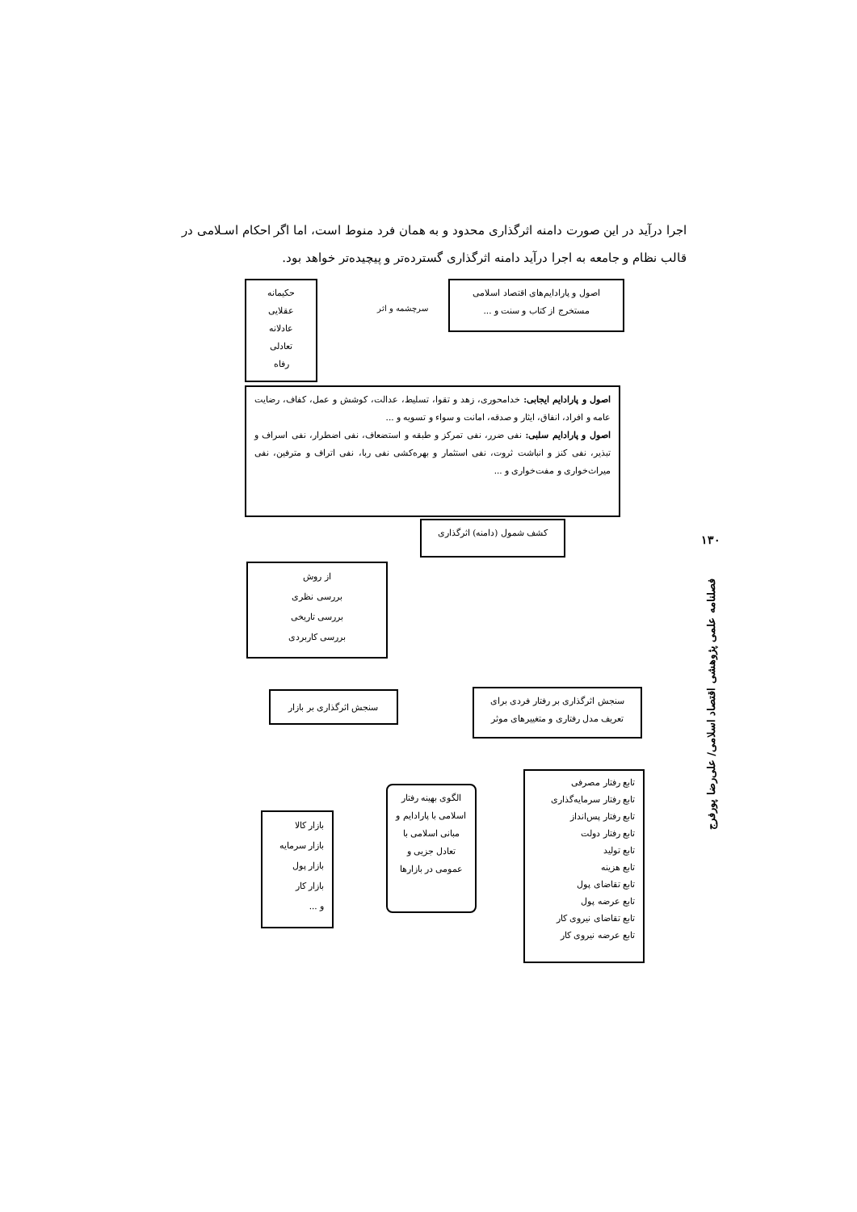اجرا درآید در این صورت دامنه اثرگذاری محدود و به همان فرد منوط است، اما اگر احکام اسـلامی در قالب نظام و جامعه به اجرا درآید دامنه اثرگذاری گسترده‌تر و پیچیده‌تر خواهد بود.
اصول و پارادایم‌های اقتصاد اسلامی
مستخرج از کتاب و سنت و ...
سرچشمه و اثر
حکیمانه
عقلایی
عادلانه
تعادلی
رفاه
اصول و پارادایم ایجابی: خدامحوری، زهد و تقوا، تسلیط، عدالت، کوشش و عمل، کفاف، رضایت عامه و افراد، انفاق، ایثار و صدقه، امانت و سواء و تسویه و ...
اصول و پارادایم سلبی: نفی ضرر، نفی تمرکز و طبقه و استضعاف، نفی اضطرار، نفی اسراف و تبذیر، نفی کنز و انباشت ثروت، نفی استثمار و بهره‌کشی نفی ربا، نفی اتراف و مترفین، نفی میراث‌خواری و مفت‌خواری و ...
کشف شمول (دامنه) اثرگذاری
از روش
بررسی نظری
بررسی تاریخی
بررسی کاربردی
سنجش اثرگذاری بر بازار
سنجش اثرگذاری بر رفتار فردی برای تعریف مدل رفتاری و متغییرهای موثر
تابع رفتار مصرفی
تابع رفتار سرمایه‌گذاری
تابع رفتار پس‌انداز
تابع رفتار دولت
تابع تولید
تابع هزینه
تابع تقاضای پول
تابع عرضه پول
تابع تقاضای نیروی کار
تابع عرضه نیروی کار
الگوی بهینه رفتار اسلامی با پارادایم و مبانی اسلامی با تعادل جزیی و عمومی در بازارها
بازار کالا
بازار سرمایه
بازار پول
بازار کار
و ...
۱۳۰
فصلنامه علمی پژوهشی اقتصاد اسلامی/ علی‌رضا پورفرج